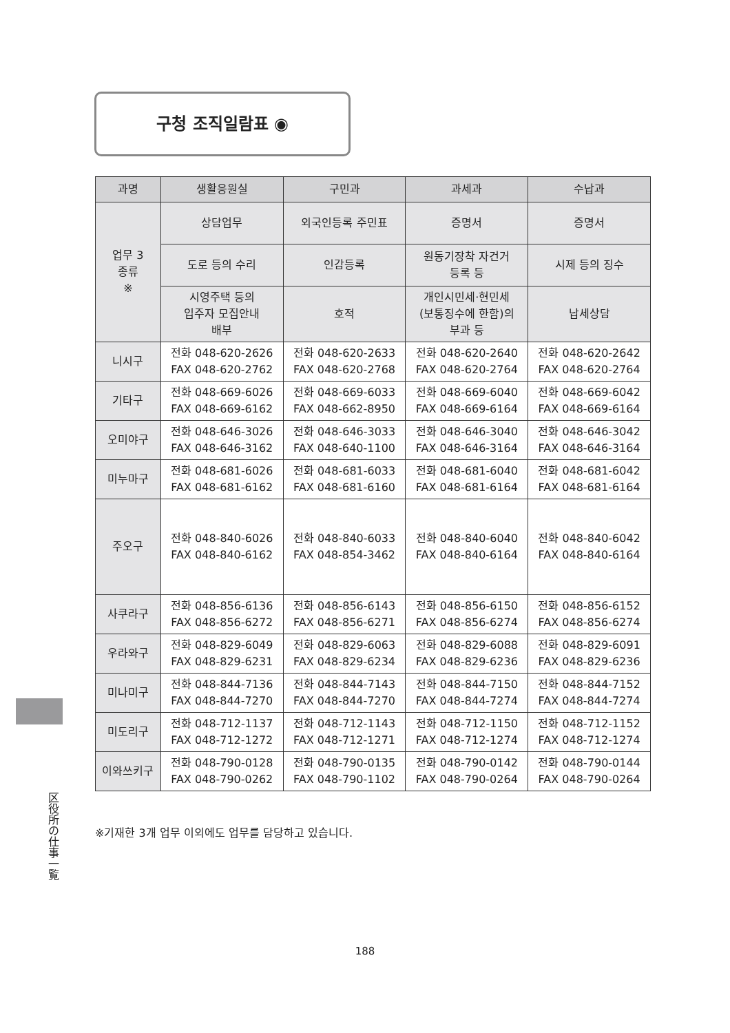구청 조직일람표 ◉
| 과명 | 생활응원실 | 구민과 | 과세과 | 수납과 |
| --- | --- | --- | --- | --- |
| 업무 3 종류 ※ | 상담업무 | 외국인등록 주민표 | 증명서 | 증명서 |
| | 도로 등의 수리 | 인감등록 | 원동기장착 자건거 등록 등 | 시제 등의 징수 |
| | 시영주택 등의 입주자 모집안내 배부 | 호적 | 개인시민세·현민세 (보통징수에 한함)의 부과 등 | 납세상담 |
| 니시구 | 전화 048-620-2626 FAX 048-620-2762 | 전화 048-620-2633 FAX 048-620-2768 | 전화 048-620-2640 FAX 048-620-2764 | 전화 048-620-2642 FAX 048-620-2764 |
| 기타구 | 전화 048-669-6026 FAX 048-669-6162 | 전화 048-669-6033 FAX 048-662-8950 | 전화 048-669-6040 FAX 048-669-6164 | 전화 048-669-6042 FAX 048-669-6164 |
| 오미야구 | 전화 048-646-3026 FAX 048-646-3162 | 전화 048-646-3033 FAX 048-640-1100 | 전화 048-646-3040 FAX 048-646-3164 | 전화 048-646-3042 FAX 048-646-3164 |
| 미누마구 | 전화 048-681-6026 FAX 048-681-6162 | 전화 048-681-6033 FAX 048-681-6160 | 전화 048-681-6040 FAX 048-681-6164 | 전화 048-681-6042 FAX 048-681-6164 |
| 주오구 | 전화 048-840-6026 FAX 048-840-6162 | 전화 048-840-6033 FAX 048-854-3462 | 전화 048-840-6040 FAX 048-840-6164 | 전화 048-840-6042 FAX 048-840-6164 |
| 사쿠라구 | 전화 048-856-6136 FAX 048-856-6272 | 전화 048-856-6143 FAX 048-856-6271 | 전화 048-856-6150 FAX 048-856-6274 | 전화 048-856-6152 FAX 048-856-6274 |
| 우라와구 | 전화 048-829-6049 FAX 048-829-6231 | 전화 048-829-6063 FAX 048-829-6234 | 전화 048-829-6088 FAX 048-829-6236 | 전화 048-829-6091 FAX 048-829-6236 |
| 미나미구 | 전화 048-844-7136 FAX 048-844-7270 | 전화 048-844-7143 FAX 048-844-7270 | 전화 048-844-7150 FAX 048-844-7274 | 전화 048-844-7152 FAX 048-844-7274 |
| 미도리구 | 전화 048-712-1137 FAX 048-712-1272 | 전화 048-712-1143 FAX 048-712-1271 | 전화 048-712-1150 FAX 048-712-1274 | 전화 048-712-1152 FAX 048-712-1274 |
| 이와쓰키구 | 전화 048-790-0128 FAX 048-790-0262 | 전화 048-790-0135 FAX 048-790-1102 | 전화 048-790-0142 FAX 048-790-0264 | 전화 048-790-0144 FAX 048-790-0264 |
※기재한 3개 업무 이외에도 업무를 담당하고 있습니다.
区役所の仕事一覧
188